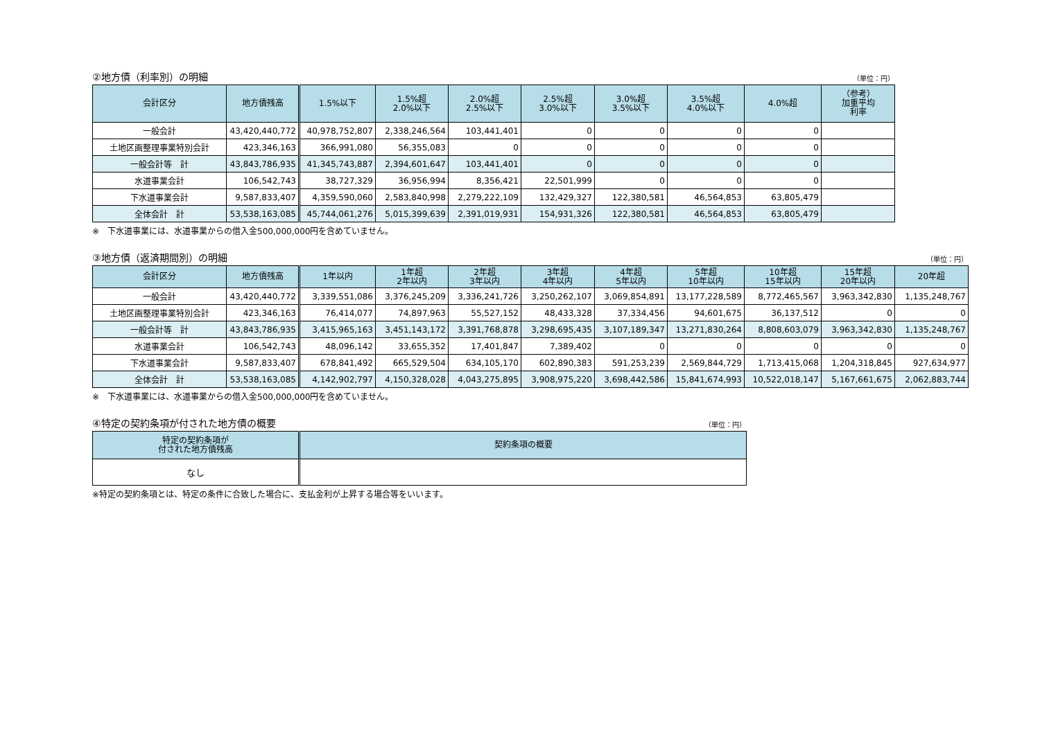②地方債（利率別）の明細 （単位：円）
| 会計区分 | 地方債残高 | 1.5%以下 | 1.5%超 2.0%以下 | 2.0%超 2.5%以下 | 2.5%超 3.0%以下 | 3.0%超 3.5%以下 | 3.5%超 4.0%以下 | 4.0%超 | （参考） 加重平均 利率 |
| --- | --- | --- | --- | --- | --- | --- | --- | --- | --- |
| 一般会計 | 43,420,440,772 | 40,978,752,807 | 2,338,246,564 | 103,441,401 | 0 | 0 | 0 | 0 | |
| 土地区画整理事業特別会計 | 423,346,163 | 366,991,080 | 56,355,083 | 0 | 0 | 0 | 0 | 0 | |
| 一般会計等 計 | 43,843,786,935 | 41,345,743,887 | 2,394,601,647 | 103,441,401 | 0 | 0 | 0 | 0 | |
| 水道事業会計 | 106,542,743 | 38,727,329 | 36,956,994 | 8,356,421 | 22,501,999 | 0 | 0 | 0 | |
| 下水道事業会計 | 9,587,833,407 | 4,359,590,060 | 2,583,840,998 | 2,279,222,109 | 132,429,327 | 122,380,581 | 46,564,853 | 63,805,479 | |
| 全体会計 計 | 53,538,163,085 | 45,744,061,276 | 5,015,399,639 | 2,391,019,931 | 154,931,326 | 122,380,581 | 46,564,853 | 63,805,479 | |
※　下水道事業には、水道事業からの借入金500,000,000円を含めていません。
③地方債（返済期間別）の明細 （単位：円）
| 会計区分 | 地方債残高 | 1年以内 | 1年超 2年以内 | 2年超 3年以内 | 3年超 4年以内 | 4年超 5年以内 | 5年超 10年以内 | 10年超 15年以内 | 15年超 20年以内 | 20年超 |
| --- | --- | --- | --- | --- | --- | --- | --- | --- | --- | --- |
| 一般会計 | 43,420,440,772 | 3,339,551,086 | 3,376,245,209 | 3,336,241,726 | 3,250,262,107 | 3,069,854,891 | 13,177,228,589 | 8,772,465,567 | 3,963,342,830 | 1,135,248,767 |
| 土地区画整理事業特別会計 | 423,346,163 | 76,414,077 | 74,897,963 | 55,527,152 | 48,433,328 | 37,334,456 | 94,601,675 | 36,137,512 | 0 | 0 |
| 一般会計等 計 | 43,843,786,935 | 3,415,965,163 | 3,451,143,172 | 3,391,768,878 | 3,298,695,435 | 3,107,189,347 | 13,271,830,264 | 8,808,603,079 | 3,963,342,830 | 1,135,248,767 |
| 水道事業会計 | 106,542,743 | 48,096,142 | 33,655,352 | 17,401,847 | 7,389,402 | 0 | 0 | 0 | 0 | 0 |
| 下水道事業会計 | 9,587,833,407 | 678,841,492 | 665,529,504 | 634,105,170 | 602,890,383 | 591,253,239 | 2,569,844,729 | 1,713,415,068 | 1,204,318,845 | 927,634,977 |
| 全体会計 計 | 53,538,163,085 | 4,142,902,797 | 4,150,328,028 | 4,043,275,895 | 3,908,975,220 | 3,698,442,586 | 15,841,674,993 | 10,522,018,147 | 5,167,661,675 | 2,062,883,744 |
※　下水道事業には、水道事業からの借入金500,000,000円を含めていません。
④特定の契約条項が付された地方債の概要 （単位：円）
| 特定の契約条項が 付された地方債残高 | 契約条項の概要 |
| --- | --- |
| なし | |
※特定の契約条項とは、特定の条件に合致した場合に、支払金利が上昇する場合等をいいます。